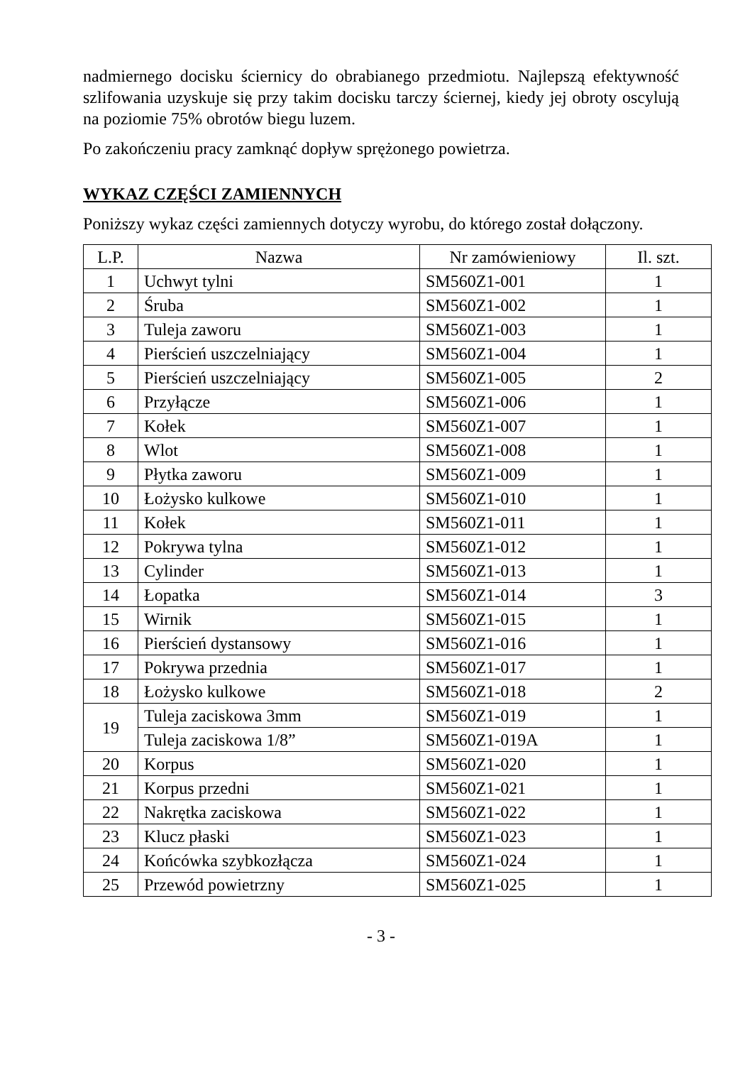nadmiernego docisku ściernicy do obrabianego przedmiotu. Najlepszą efektywność szlifowania uzyskuje się przy takim docisku tarczy ściernej, kiedy jej obroty oscylują na poziomie 75% obrotów biegu luzem.
Po zakończeniu pracy zamknąć dopływ sprężonego powietrza.
WYKAZ CZĘŚCI ZAMIENNYCH
Poniższy wykaz części zamiennych dotyczy wyrobu, do którego został dołączony.
| L.P. | Nazwa | Nr zamówieniowy | Il. szt. |
| --- | --- | --- | --- |
| 1 | Uchwyt tylni | SM560Z1-001 | 1 |
| 2 | Śruba | SM560Z1-002 | 1 |
| 3 | Tuleja zaworu | SM560Z1-003 | 1 |
| 4 | Pierścień uszczelniający | SM560Z1-004 | 1 |
| 5 | Pierścień uszczelniający | SM560Z1-005 | 2 |
| 6 | Przyłącze | SM560Z1-006 | 1 |
| 7 | Kołek | SM560Z1-007 | 1 |
| 8 | Wlot | SM560Z1-008 | 1 |
| 9 | Płytka zaworu | SM560Z1-009 | 1 |
| 10 | Łożysko kulkowe | SM560Z1-010 | 1 |
| 11 | Kołek | SM560Z1-011 | 1 |
| 12 | Pokrywa tylna | SM560Z1-012 | 1 |
| 13 | Cylinder | SM560Z1-013 | 1 |
| 14 | Łopatka | SM560Z1-014 | 3 |
| 15 | Wirnik | SM560Z1-015 | 1 |
| 16 | Pierścień dystansowy | SM560Z1-016 | 1 |
| 17 | Pokrywa przednia | SM560Z1-017 | 1 |
| 18 | Łożysko kulkowe | SM560Z1-018 | 2 |
| 19 | Tuleja zaciskowa 3mm | SM560Z1-019 | 1 |
| | Tuleja zaciskowa 1/8” | SM560Z1-019A | 1 |
| 20 | Korpus | SM560Z1-020 | 1 |
| 21 | Korpus przedni | SM560Z1-021 | 1 |
| 22 | Nakrętka zaciskowa | SM560Z1-022 | 1 |
| 23 | Klucz płaski | SM560Z1-023 | 1 |
| 24 | Końcówka szybkozłącza | SM560Z1-024 | 1 |
| 25 | Przewód powietrzny | SM560Z1-025 | 1 |
- 3 -